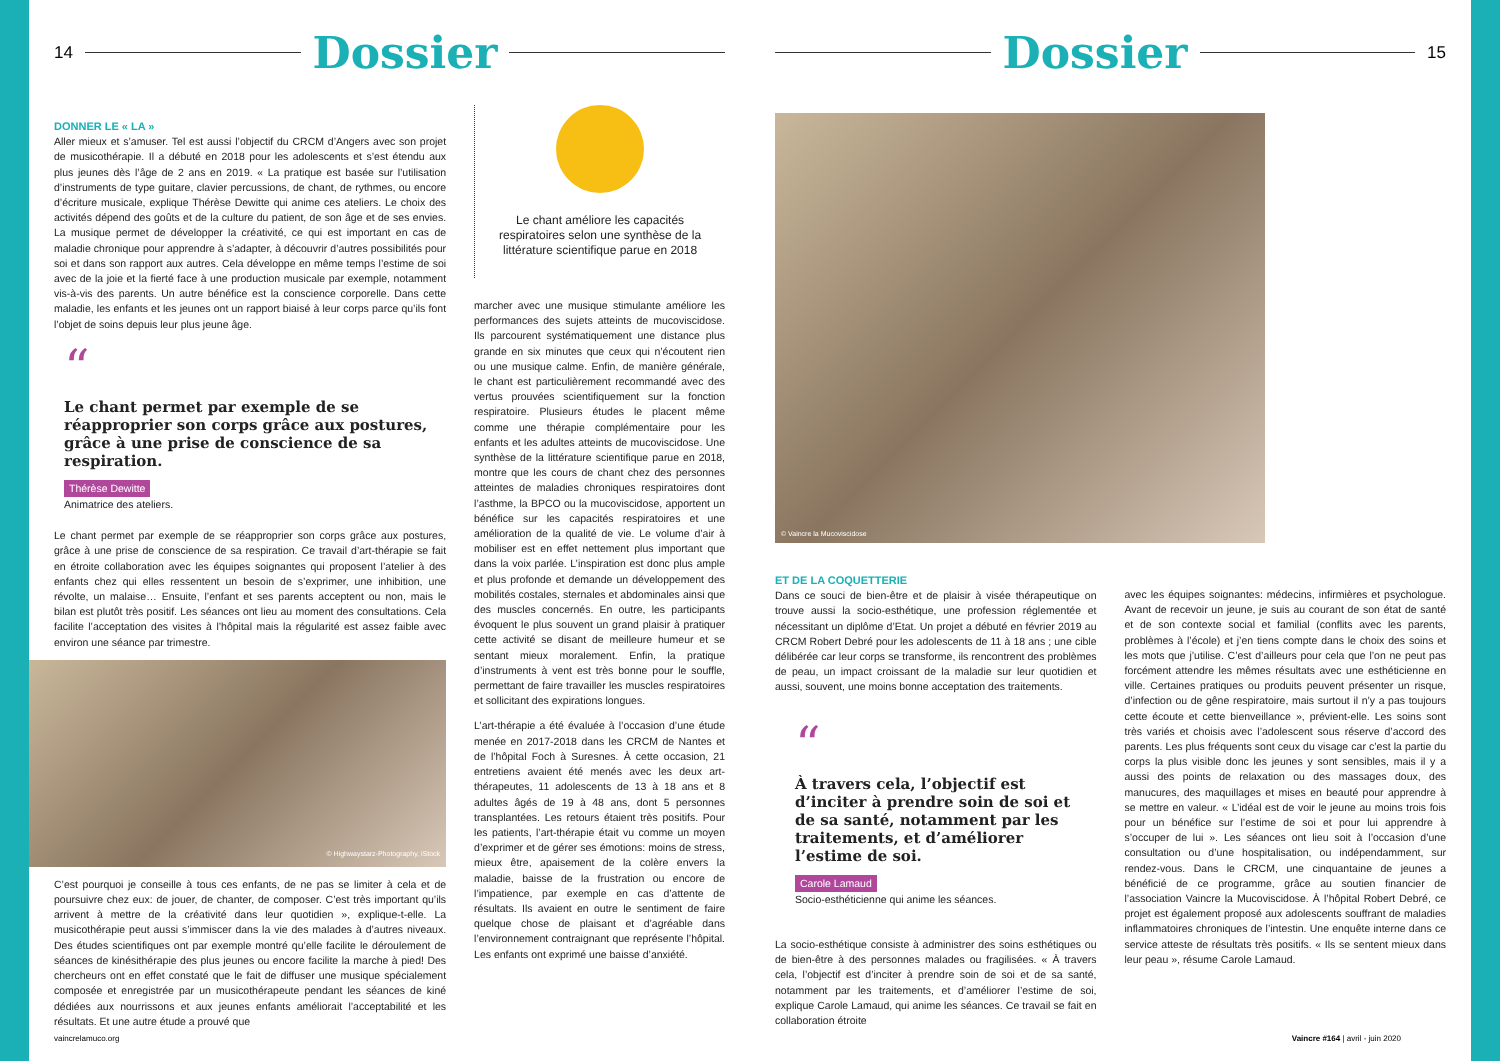14 Dossier
DONNER LE « LA »
Aller mieux et s’amuser. Tel est aussi l’objectif du CRCM d’Angers avec son projet de musicothérapie. Il a débuté en 2018 pour les adolescents et s’est étendu aux plus jeunes dès l’âge de 2 ans en 2019. « La pratique est basée sur l’utilisation d’instruments de type guitare, clavier percussions, de chant, de rythmes, ou encore d’écriture musicale, explique Thérèse Dewitte qui anime ces ateliers. Le choix des activités dépend des goûts et de la culture du patient, de son âge et de ses envies. La musique permet de développer la créativité, ce qui est important en cas de maladie chronique pour apprendre à s’adapter, à découvrir d’autres possibilités pour soi et dans son rapport aux autres. Cela développe en même temps l’estime de soi avec de la joie et la fierté face à une production musicale par exemple, notamment vis-à-vis des parents. Un autre bénéfice est la conscience corporelle. Dans cette maladie, les enfants et les jeunes ont un rapport biaisé à leur corps parce qu’ils font l’objet de soins depuis leur plus jeune âge.
“
Le chant permet par exemple de se réapproprier son corps grâce aux postures, grâce à une prise de conscience de sa respiration.
Thérèse Dewitte
Animatrice des ateliers.
Le chant permet par exemple de se réapproprier son corps grâce aux postures, grâce à une prise de conscience de sa respiration. Ce travail d’art-thérapie se fait en étroite collaboration avec les équipes soignantes qui proposent l’atelier à des enfants chez qui elles ressentent un besoin de s’exprimer, une inhibition, une révolte, un malaise… Ensuite, l’enfant et ses parents acceptent ou non, mais le bilan est plutôt très positif. Les séances ont lieu au moment des consultations. Cela facilite l’acceptation des visites à l’hôpital mais la régularité est assez faible avec environ une séance par trimestre.
© Highwaystarz-Photography, iStock
C’est pourquoi je conseille à tous ces enfants, de ne pas se limiter à cela et de poursuivre chez eux: de jouer, de chanter, de composer. C’est très important qu’ils arrivent à mettre de la créativité dans leur quotidien », explique-t-elle. La musicothérapie peut aussi s’immiscer dans la vie des malades à d’autres niveaux. Des études scientifiques ont par exemple montré qu’elle facilite le déroulement de séances de kinésithérapie des plus jeunes ou encore facilite la marche à pied! Des chercheurs ont en effet constaté que le fait de diffuser une musique spécialement composée et enregistrée par un musicothérapeute pendant les séances de kiné dédiées aux nourrissons et aux jeunes enfants améliorait l’acceptabilité et les résultats. Et une autre étude a prouvé que
Le chant améliore les capacités respiratoires selon une synthèse de la littérature scientifique parue en 2018
marcher avec une musique stimulante améliore les performances des sujets atteints de mucoviscidose. Ils parcourent systématiquement une distance plus grande en six minutes que ceux qui n’écoutent rien ou une musique calme. Enfin, de manière générale, le chant est particulièrement recommandé avec des vertus prouvées scientifiquement sur la fonction respiratoire. Plusieurs études le placent même comme une thérapie complémentaire pour les enfants et les adultes atteints de mucoviscidose. Une synthèse de la littérature scientifique parue en 2018, montre que les cours de chant chez des personnes atteintes de maladies chroniques respiratoires dont l’asthme, la BPCO ou la mucoviscidose, apportent un bénéfice sur les capacités respiratoires et une amélioration de la qualité de vie. Le volume d’air à mobiliser est en effet nettement plus important que dans la voix parlée. L’inspiration est donc plus ample et plus profonde et demande un développement des mobilités costales, sternales et abdominales ainsi que des muscles concernés. En outre, les participants évoquent le plus souvent un grand plaisir à pratiquer cette activité se disant de meilleure humeur et se sentant mieux moralement. Enfin, la pratique d’instruments à vent est très bonne pour le souffle, permettant de faire travailler les muscles respiratoires et sollicitant des expirations longues.
L’art-thérapie a été évaluée à l’occasion d’une étude menée en 2017-2018 dans les CRCM de Nantes et de l’hôpital Foch à Suresnes. À cette occasion, 21 entretiens avaient été menés avec les deux art-thérapeutes, 11 adolescents de 13 à 18 ans et 8 adultes âgés de 19 à 48 ans, dont 5 personnes transplantées. Les retours étaient très positifs. Pour les patients, l’art-thérapie était vu comme un moyen d’exprimer et de gérer ses émotions: moins de stress, mieux être, apaisement de la colère envers la maladie, baisse de la frustration ou encore de l’impatience, par exemple en cas d’attente de résultats. Ils avaient en outre le sentiment de faire quelque chose de plaisant et d’agréable dans l’environnement contraignant que représente l’hôpital. Les enfants ont exprimé une baisse d’anxiété.
vaincrelamuco.org
Dossier 15
© Vaincre la Mucoviscidose
ET DE LA COQUETTERIE
Dans ce souci de bien-être et de plaisir à visée thérapeutique on trouve aussi la socio-esthétique, une profession réglementée et nécessitant un diplôme d’Etat. Un projet a débuté en février 2019 au CRCM Robert Debré pour les adolescents de 11 à 18 ans ; une cible délibérée car leur corps se transforme, ils rencontrent des problèmes de peau, un impact croissant de la maladie sur leur quotidien et aussi, souvent, une moins bonne acceptation des traitements.
“
À travers cela, l’objectif est d’inciter à prendre soin de soi et de sa santé, notamment par les traitements, et d’améliorer l’estime de soi.
Carole Lamaud
Socio-esthéticienne qui anime les séances.
La socio-esthétique consiste à administrer des soins esthétiques ou de bien-être à des personnes malades ou fragilisées. « À travers cela, l’objectif est d’inciter à prendre soin de soi et de sa santé, notamment par les traitements, et d’améliorer l’estime de soi, explique Carole Lamaud, qui anime les séances. Ce travail se fait en collaboration étroite
avec les équipes soignantes: médecins, infirmières et psychologue. Avant de recevoir un jeune, je suis au courant de son état de santé et de son contexte social et familial (conflits avec les parents, problèmes à l’école) et j’en tiens compte dans le choix des soins et les mots que j’utilise. C’est d’ailleurs pour cela que l’on ne peut pas forcément attendre les mêmes résultats avec une esthéticienne en ville. Certaines pratiques ou produits peuvent présenter un risque, d’infection ou de gêne respiratoire, mais surtout il n’y a pas toujours cette écoute et cette bienveillance », prévient-elle. Les soins sont très variés et choisis avec l’adolescent sous réserve d’accord des parents. Les plus fréquents sont ceux du visage car c’est la partie du corps la plus visible donc les jeunes y sont sensibles, mais il y a aussi des points de relaxation ou des massages doux, des manucures, des maquillages et mises en beauté pour apprendre à se mettre en valeur. « L’idéal est de voir le jeune au moins trois fois pour un bénéfice sur l’estime de soi et pour lui apprendre à s’occuper de lui ». Les séances ont lieu soit à l’occasion d’une consultation ou d’une hospitalisation, ou indépendamment, sur rendez-vous. Dans le CRCM, une cinquantaine de jeunes a bénéficié de ce programme, grâce au soutien financier de l’association Vaincre la Mucoviscidose. À l’hôpital Robert Debré, ce projet est également proposé aux adolescents souffrant de maladies inflammatoires chroniques de l’intestin. Une enquête interne dans ce service atteste de résultats très positifs. « Ils se sentent mieux dans leur peau », résume Carole Lamaud.
Vaincre #164 | avril - juin 2020